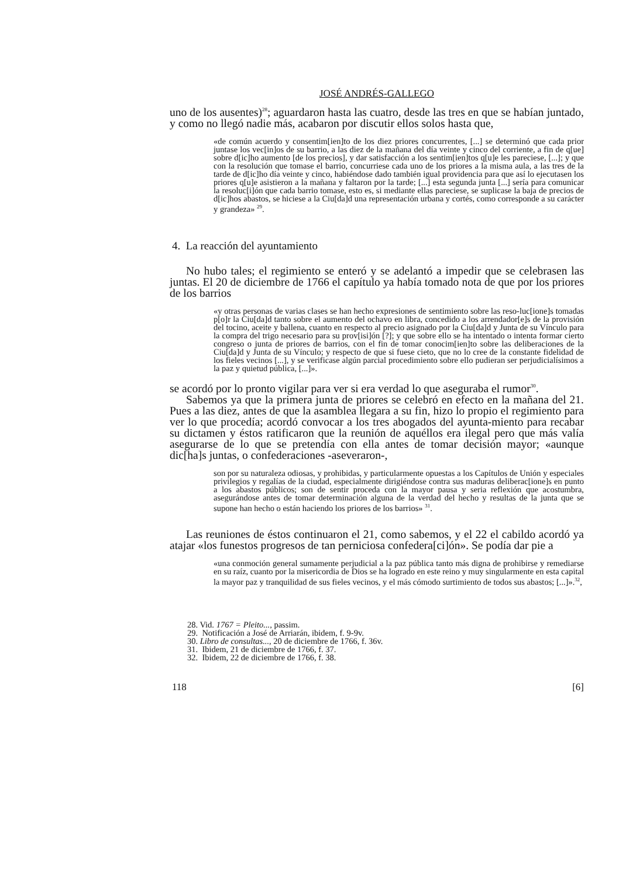JOSÉ ANDRÉS-GALLEGO
uno de los ausentes)<sup>28</sup>; aguardaron hasta las cuatro, desde las tres en que se habían juntado, y como no llegó nadie más, acabaron por discutir ellos solos hasta que,
«de común acuerdo y consentim[ien]to de los diez priores concurrentes, [...] se determinó que cada prior juntase los vec[in]os de su barrio, a las diez de la mañana del día veinte y cinco del corriente, a fin de q[ue] sobre d[ic]ho aumento [de los precios], y dar satisfacción a los sentim[ien]tos q[u]e les pareciese, [...]; y que con la resolución que tomase el barrio, concurriese cada uno de los priores a la misma aula, a las tres de la tarde de d[ic]ho día veinte y cinco, habiéndose dado también igual providencia para que así lo ejecutasen los priores q[u]e asistieron a la mañana y faltaron por la tarde; [...] esta segunda junta [...] sería para comunicar la resoluc[i]ón que cada barrio tomase, esto es, si mediante ellas pareciese, se suplicase la baja de precios de d[ic]hos abastos, se hiciese a la Ciu[da]d una representación urbana y cortés, como corresponde a su carácter y grandeza» <sup>29</sup>.
4. La reacción del ayuntamiento
No hubo tales; el regimiento se enteró y se adelantó a impedir que se celebrasen las juntas. El 20 de diciembre de 1766 el capítulo ya había tomado nota de que por los priores de los barrios
«y otras personas de varias clases se han hecho expresiones de sentimiento sobre las reso-luc[ione]s tomadas p[o]r la Ciu[da]d tanto sobre el aumento del ochavo en libra, concedido a los arrendador[e]s de la provisión del tocino, aceite y ballena, cuanto en respecto al precio asignado por la Ciu[da]d y Junta de su Vínculo para la compra del trigo necesario para su prov[isi]ón [?]; y que sobre ello se ha intentado o intenta formar cierto congreso o junta de priores de barrios, con el fin de tomar conocim[ien]to sobre las deliberaciones de la Ciu[da]d y Junta de su Vínculo; y respecto de que si fuese cieto, que no lo cree de la constante fidelidad de los fieles vecinos [...], y se verificase algún parcial procedimiento sobre ello pudieran ser perjudicialísimos a la paz y quietud pública, [...]».
se acordó por lo pronto vigilar para ver si era verdad lo que aseguraba el rumor<sup>30</sup>.
Sabemos ya que la primera junta de priores se celebró en efecto en la mañana del 21. Pues a las diez, antes de que la asamblea llegara a su fin, hizo lo propio el regimiento para ver lo que procedía; acordó convocar a los tres abogados del ayunta-miento para recabar su dictamen y éstos ratificaron que la reunión de aquéllos era ilegal pero que más valía asegurarse de lo que se pretendía con ella antes de tomar decisión mayor; «aunque dic[ha]s juntas, o confederaciones -aseveraron-,
son por su naturaleza odiosas, y prohibidas, y particularmente opuestas a los Capítulos de Unión y especiales privilegios y regalías de la ciudad, especialmente dirigiéndose contra sus maduras deliberac[ione]s en punto a los abastos públicos; son de sentir proceda con la mayor pausa y seria reflexión que acostumbra, asegurándose antes de tomar determinación alguna de la verdad del hecho y resultas de la junta que se supone han hecho o están haciendo los priores de los barrios» <sup>31</sup>.
Las reuniones de éstos continuaron el 21, como sabemos, y el 22 el cabildo acordó ya atajar «los funestos progresos de tan perniciosa confedera[ci]ón». Se podía dar pie a
«una conmoción general sumamente perjudicial a la paz pública tanto más digna de prohibirse y remediarse en su raíz, cuanto por la misericordia de Dios se ha logrado en este reino y muy singularmente en esta capital la mayor paz y tranquilidad de sus fieles vecinos, y el más cómodo surtimiento de todos sus abastos; [...]».<sup>32</sup>,
28. Vid. 1767 = Pleito..., passim.
29. Notificación a José de Arriarán, ibidem, f. 9-9v.
30. Libro de consultas..., 20 de diciembre de 1766, f. 36v.
31. Ibidem, 21 de diciembre de 1766, f. 37.
32. Ibidem, 22 de diciembre de 1766, f. 38.
118 [6]